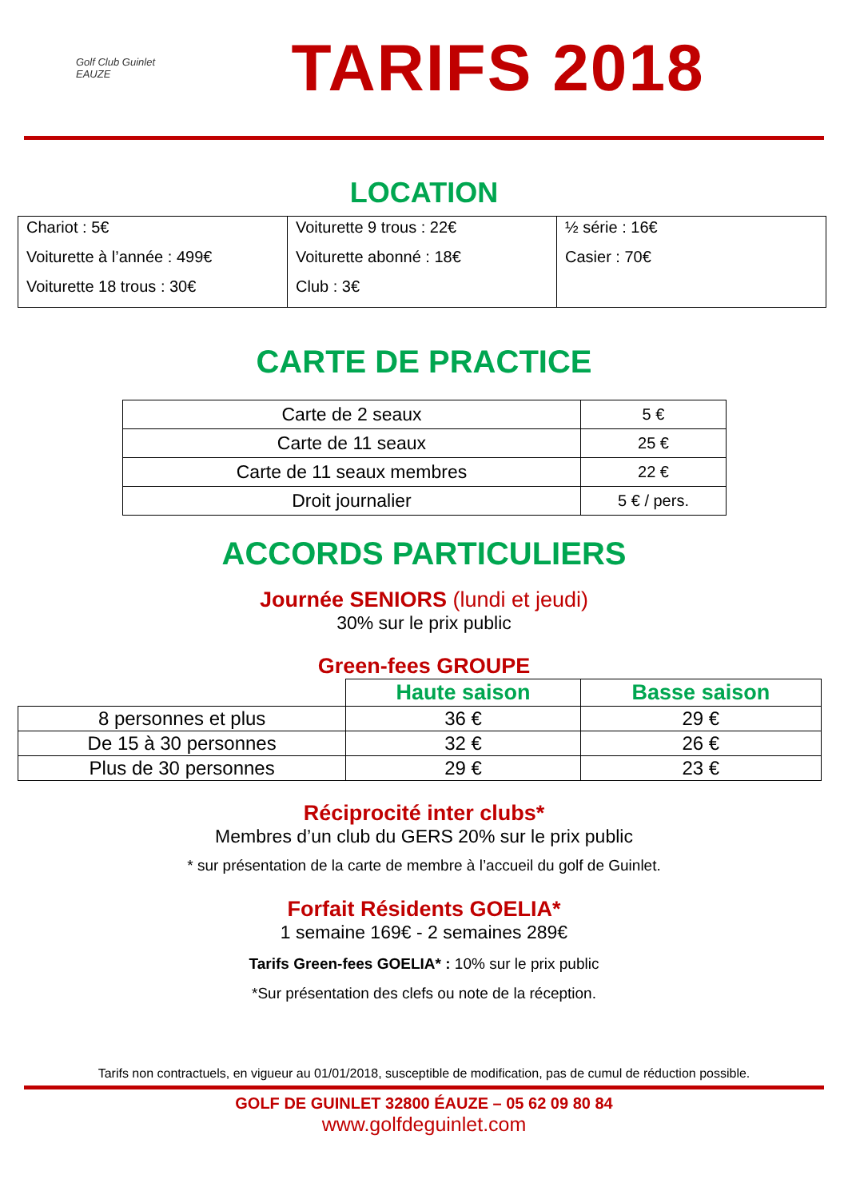Golf Club Guinlet
EAUZE
TARIFS 2018
LOCATION
| Chariot : 5€ Voiturette à l’année : 499€ Voiturette 18 trous : 30€ | Voiturette 9 trous : 22€ Voiturette abonné : 18€ Club : 3€ | ½ série : 16€ Casier : 70€ |
CARTE DE PRACTICE
| Carte de 2 seaux | 5 € |
| Carte de 11 seaux | 25 € |
| Carte de 11 seaux membres | 22 € |
| Droit journalier | 5 € / pers. |
ACCORDS PARTICULIERS
Journée SENIORS (lundi et jeudi)
30% sur le prix public
Green-fees GROUPE
| | Haute saison | Basse saison |
| 8 personnes et plus | 36 € | 29 € |
| De 15 à 30 personnes | 32 € | 26 € |
| Plus de 30 personnes | 29 € | 23 € |
Réciprocité inter clubs*
Membres d’un club du GERS 20% sur le prix public
* sur présentation de la carte de membre à l’accueil du golf de Guinlet.
Forfait Résidents GOELIA*
1 semaine 169€ - 2 semaines 289€
Tarifs Green-fees GOELIA* : 10% sur le prix public
*Sur présentation des clefs ou note de la réception.
Tarifs non contractuels, en vigueur au 01/01/2018, susceptible de modification, pas de cumul de réduction possible.
GOLF DE GUINLET 32800 ÉAUZE – 05 62 09 80 84
www.golfdeguinlet.com